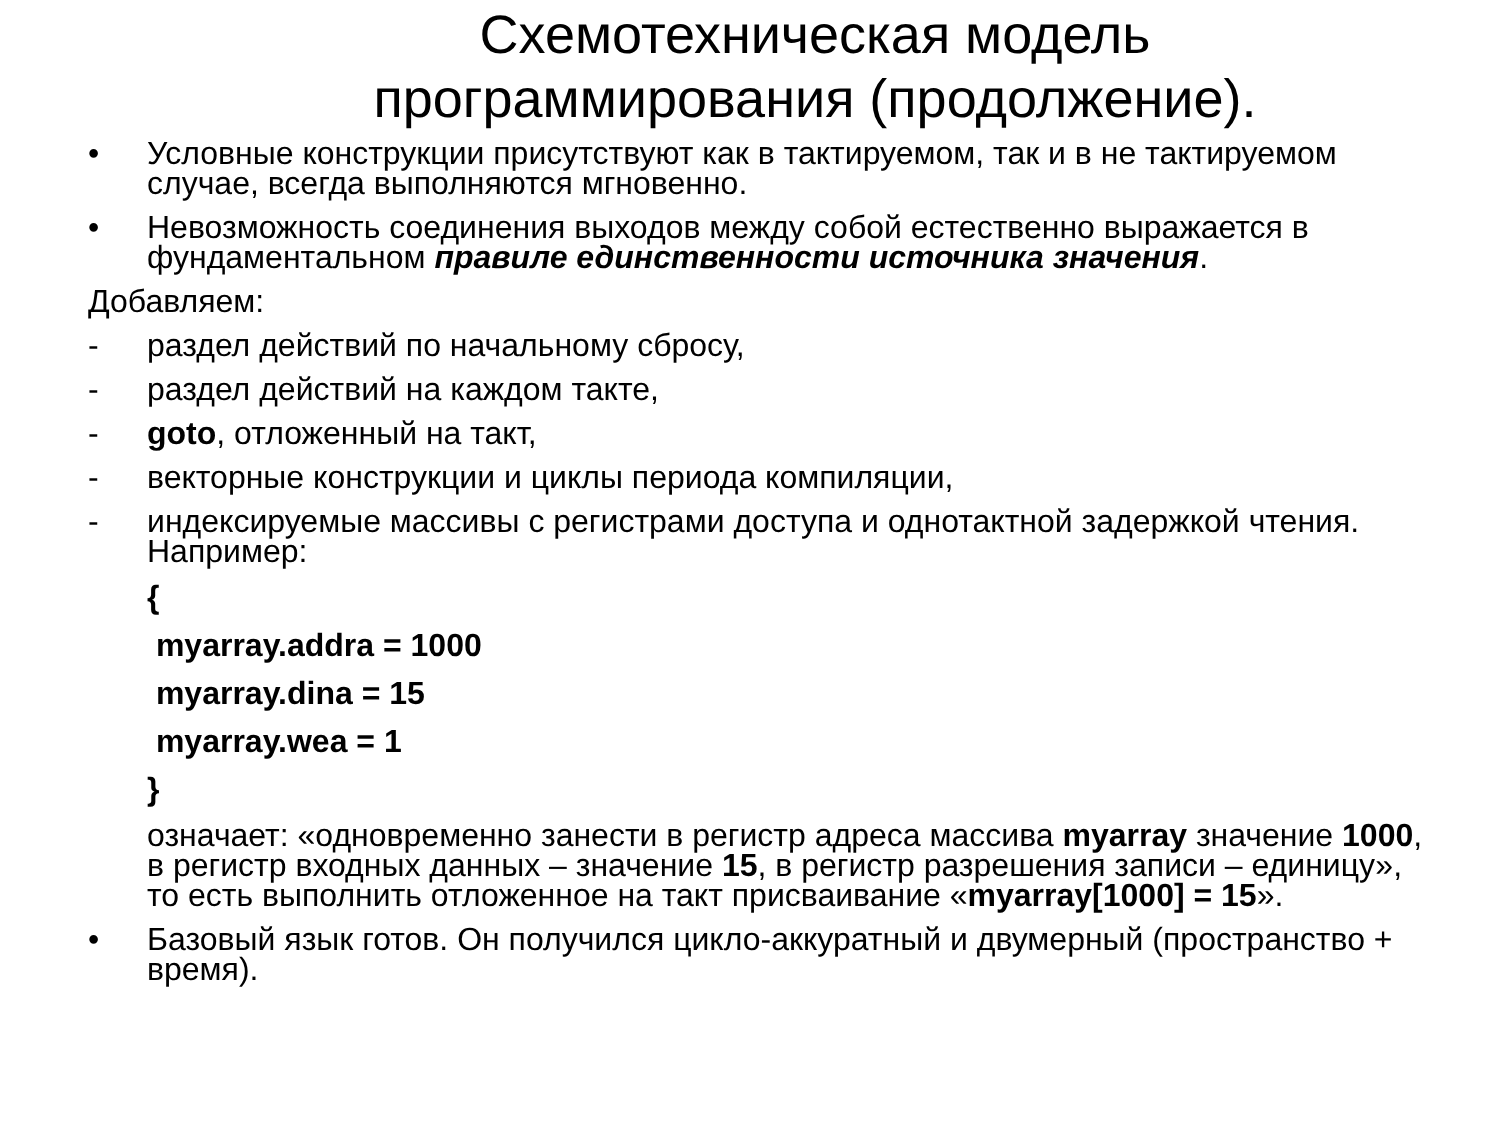Схемотехническая модель
программирования (продолжение).
• Условные конструкции присутствуют как в тактируемом, так и в не тактируемом случае, всегда выполняются мгновенно.
• Невозможность соединения выходов между собой естественно выражается в фундаментальном правиле единственности источника значения.
Добавляем:
- раздел действий по начальному сбросу,
- раздел действий на каждом такте,
- goto, отложенный на такт,
- векторные конструкции и циклы периода компиляции,
- индексируемые массивы с регистрами доступа и однотактной задержкой чтения. Например:
{
myarray.addra = 1000
myarray.dina = 15
myarray.wea = 1
}
означает: «одновременно занести в регистр адреса массива myarray значение 1000, в регистр входных данных – значение 15, в регистр разрешения записи – единицу», то есть выполнить отложенное на такт присваивание «myarray[1000] = 15».
• Базовый язык готов. Он получился цикло-аккуратный и двумерный (пространство + время).